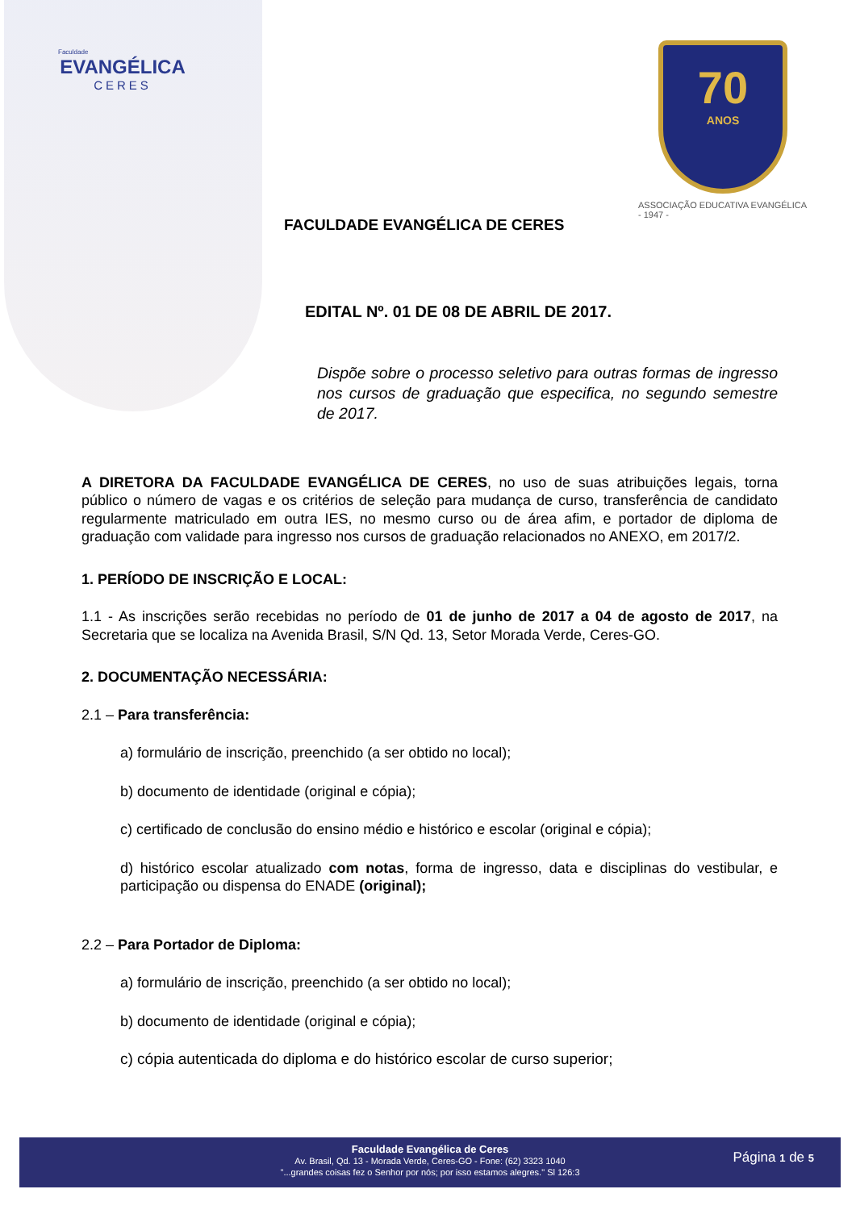Faculdade
EVANGÉLICA
CERES
70
ANOS
ASSOCIAÇÃO EDUCATIVA EVANGÉLICA
- 1947 -
FACULDADE EVANGÉLICA DE CERES
EDITAL Nº. 01 DE 08 DE ABRIL DE 2017.
Dispõe sobre o processo seletivo para outras formas de ingresso nos cursos de graduação que especifica, no segundo semestre de 2017.
A DIRETORA DA FACULDADE EVANGÉLICA DE CERES, no uso de suas atribuições legais, torna público o número de vagas e os critérios de seleção para mudança de curso, transferência de candidato regularmente matriculado em outra IES, no mesmo curso ou de área afim, e portador de diploma de graduação com validade para ingresso nos cursos de graduação relacionados no ANEXO, em 2017/2.
1. PERÍODO DE INSCRIÇÃO E LOCAL:
1.1 - As inscrições serão recebidas no período de 01 de junho de 2017 a 04 de agosto de 2017, na Secretaria que se localiza na Avenida Brasil, S/N Qd. 13, Setor Morada Verde, Ceres-GO.
2. DOCUMENTAÇÃO NECESSÁRIA:
2.1 – Para transferência:
a) formulário de inscrição, preenchido (a ser obtido no local);
b) documento de identidade (original e cópia);
c) certificado de conclusão do ensino médio e histórico e escolar (original e cópia);
d) histórico escolar atualizado com notas, forma de ingresso, data e disciplinas do vestibular, e participação ou dispensa do ENADE (original);
2.2 – Para Portador de Diploma:
a) formulário de inscrição, preenchido (a ser obtido no local);
b) documento de identidade (original e cópia);
c) cópia autenticada do diploma e do histórico escolar de curso superior;
Faculdade Evangélica de Ceres
Av. Brasil, Qd. 13 - Morada Verde, Ceres-GO - Fone: (62) 3323 1040
"...grandes coisas fez o Senhor por nós; por isso estamos alegres." Sl 126:3
Página 1 de 5